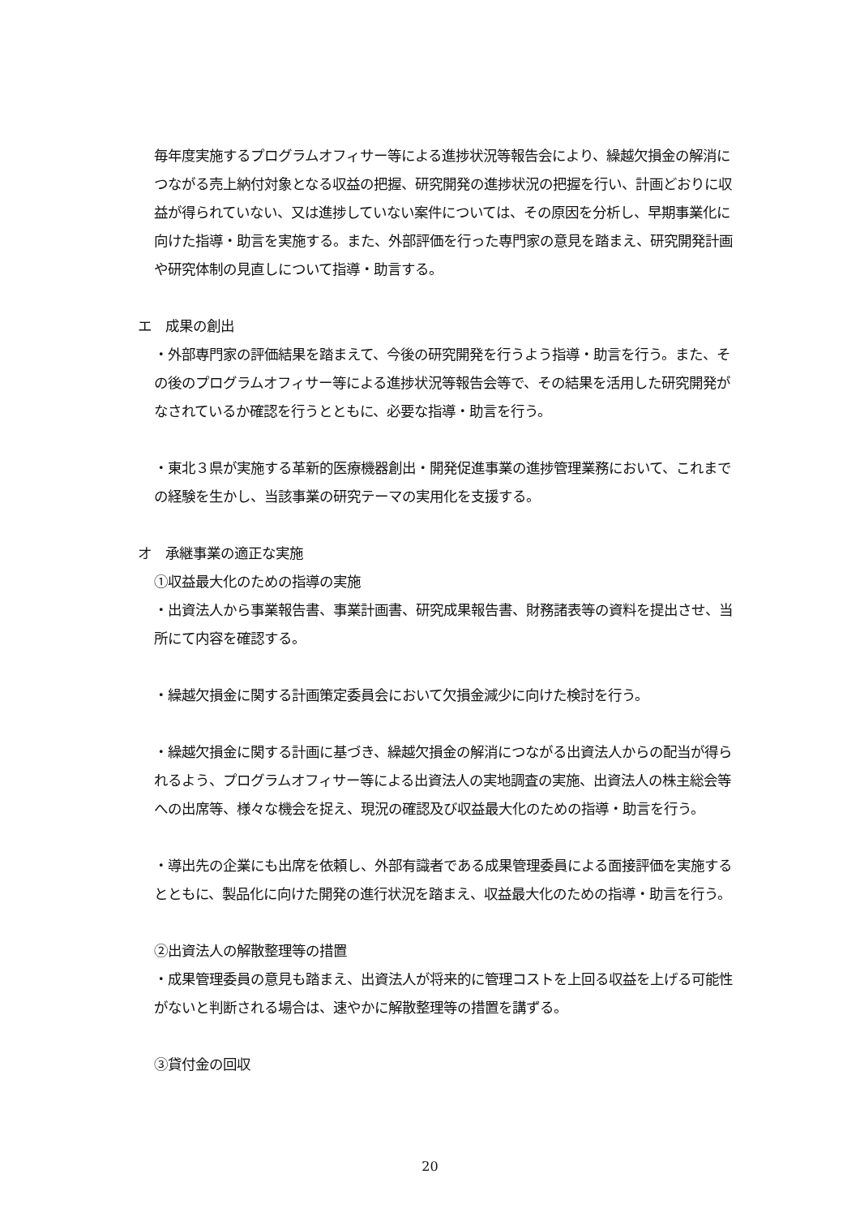毎年度実施するプログラムオフィサー等による進捗状況等報告会により、繰越欠損金の解消につながる売上納付対象となる収益の把握、研究開発の進捗状況の把握を行い、計画どおりに収益が得られていない、又は進捗していない案件については、その原因を分析し、早期事業化に向けた指導・助言を実施する。また、外部評価を行った専門家の意見を踏まえ、研究開発計画や研究体制の見直しについて指導・助言する。
エ　成果の創出
・外部専門家の評価結果を踏まえて、今後の研究開発を行うよう指導・助言を行う。また、その後のプログラムオフィサー等による進捗状況等報告会等で、その結果を活用した研究開発がなされているか確認を行うとともに、必要な指導・助言を行う。
・東北３県が実施する革新的医療機器創出・開発促進事業の進捗管理業務において、これまでの経験を生かし、当該事業の研究テーマの実用化を支援する。
オ　承継事業の適正な実施
①収益最大化のための指導の実施
・出資法人から事業報告書、事業計画書、研究成果報告書、財務諸表等の資料を提出させ、当所にて内容を確認する。
・繰越欠損金に関する計画策定委員会において欠損金減少に向けた検討を行う。
・繰越欠損金に関する計画に基づき、繰越欠損金の解消につながる出資法人からの配当が得られるよう、プログラムオフィサー等による出資法人の実地調査の実施、出資法人の株主総会等への出席等、様々な機会を捉え、現況の確認及び収益最大化のための指導・助言を行う。
・導出先の企業にも出席を依頼し、外部有識者である成果管理委員による面接評価を実施するとともに、製品化に向けた開発の進行状況を踏まえ、収益最大化のための指導・助言を行う。
②出資法人の解散整理等の措置
・成果管理委員の意見も踏まえ、出資法人が将来的に管理コストを上回る収益を上げる可能性がないと判断される場合は、速やかに解散整理等の措置を講ずる。
③貸付金の回収
20